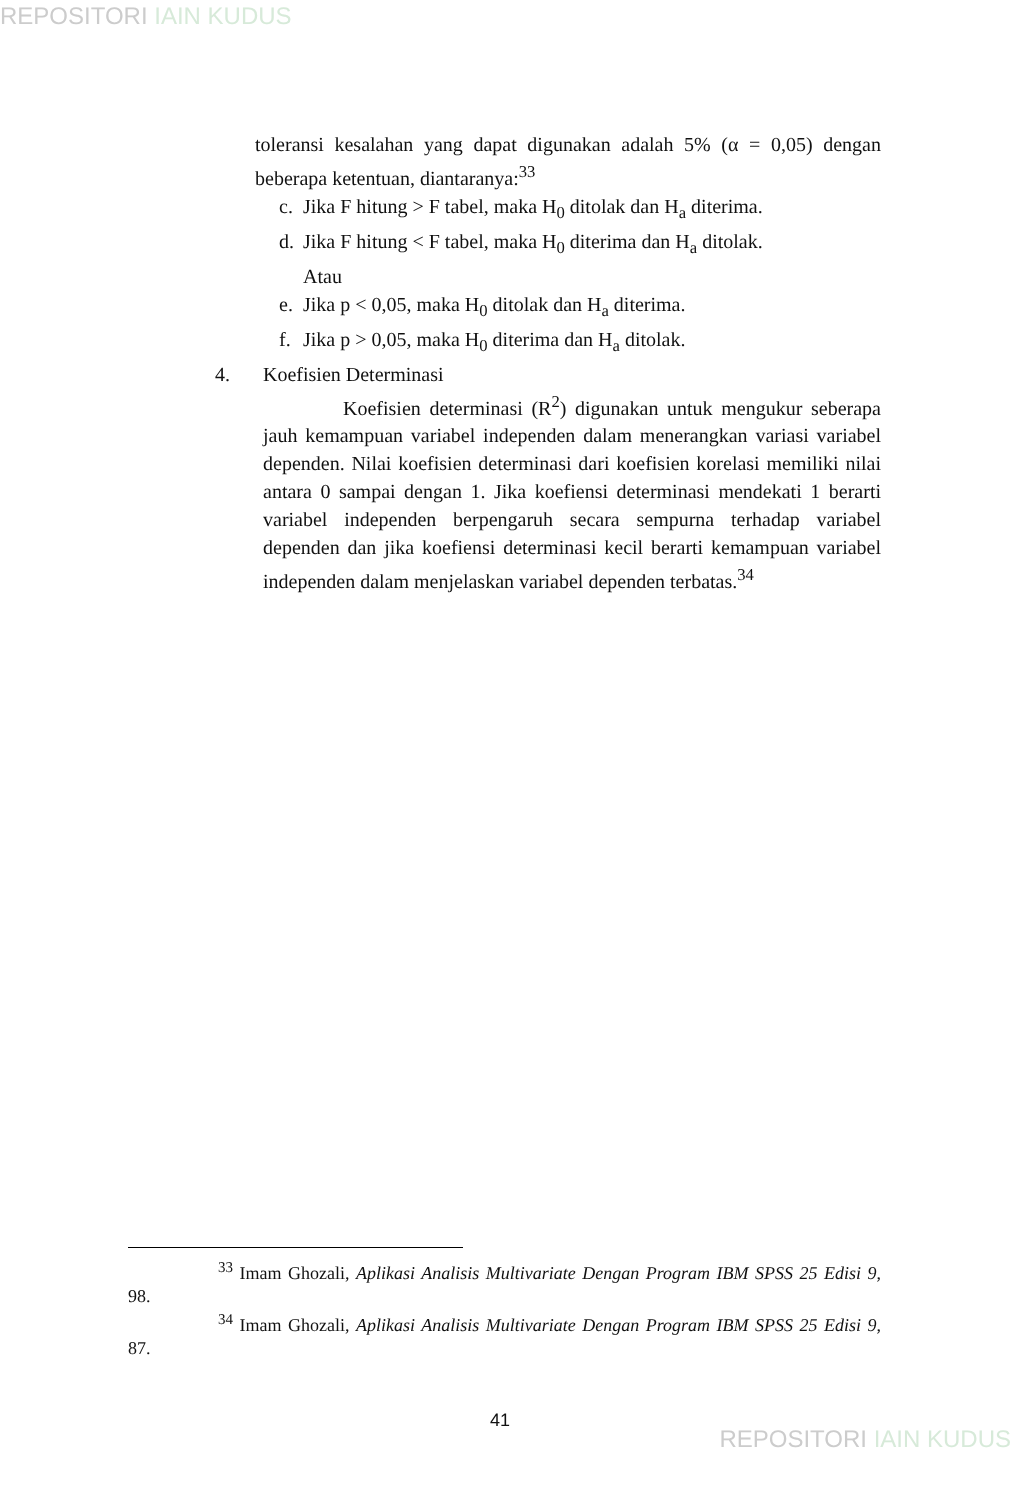REPOSITORI IAIN KUDUS
toleransi kesalahan yang dapat digunakan adalah 5% (α = 0,05) dengan beberapa ketentuan, diantaranya:<sup>33</sup>
c. Jika F hitung > F tabel, maka H<sub>0</sub> ditolak dan H<sub>a</sub> diterima.
d. Jika F hitung < F tabel, maka H<sub>0</sub> diterima dan H<sub>a</sub> ditolak.
Atau
e. Jika p < 0,05, maka H<sub>0</sub> ditolak dan H<sub>a</sub> diterima.
f. Jika p > 0,05, maka H<sub>0</sub> diterima dan H<sub>a</sub> ditolak.
4. Koefisien Determinasi
Koefisien determinasi (R<sup>2</sup>) digunakan untuk mengukur seberapa jauh kemampuan variabel independen dalam menerangkan variasi variabel dependen. Nilai koefisien determinasi dari koefisien korelasi memiliki nilai antara 0 sampai dengan 1. Jika koefiensi determinasi mendekati 1 berarti variabel independen berpengaruh secara sempurna terhadap variabel dependen dan jika koefiensi determinasi kecil berarti kemampuan variabel independen dalam menjelaskan variabel dependen terbatas.<sup>34</sup>
<sup>33</sup> Imam Ghozali, Aplikasi Analisis Multivariate Dengan Program IBM SPSS 25 Edisi 9, 98.
<sup>34</sup> Imam Ghozali, Aplikasi Analisis Multivariate Dengan Program IBM SPSS 25 Edisi 9, 87.
41
REPOSITORI IAIN KUDUS